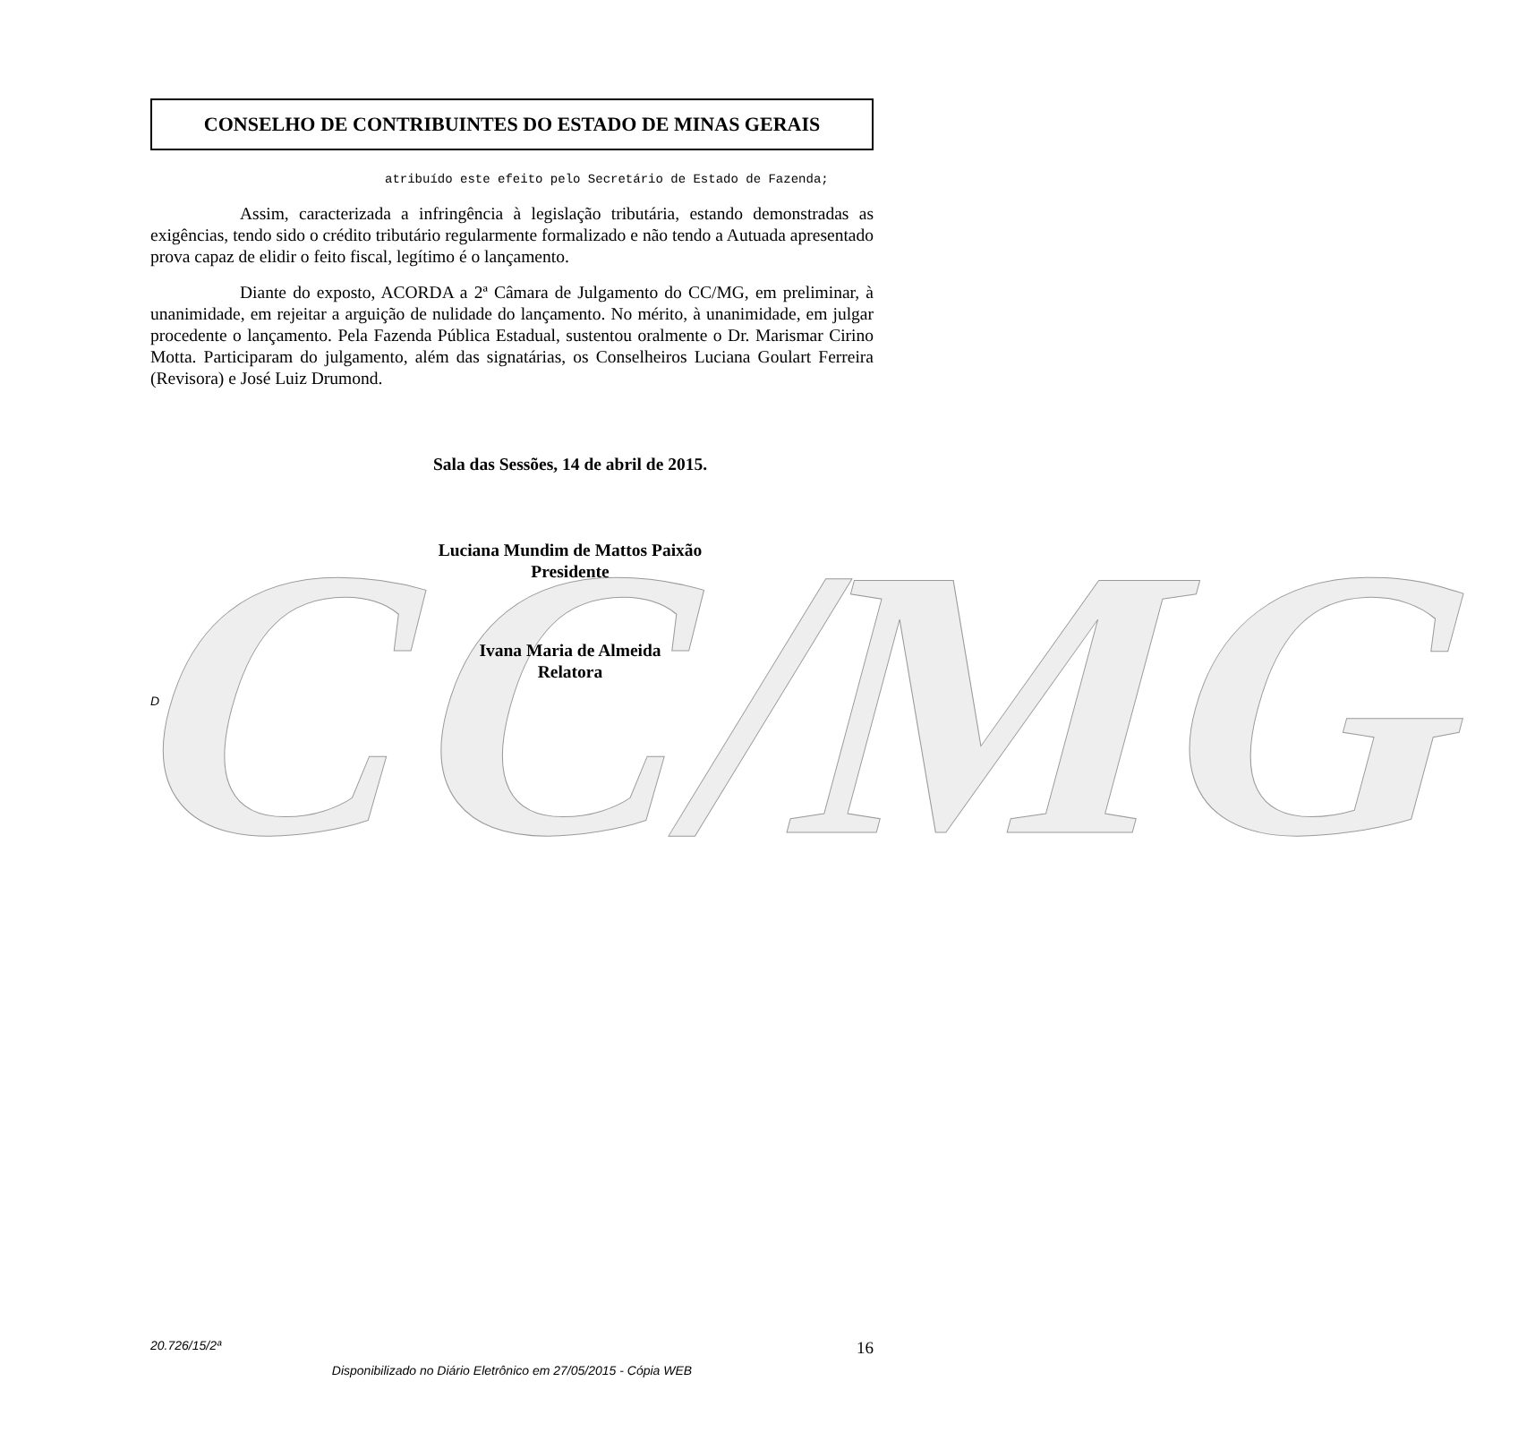CC/MG
CONSELHO DE CONTRIBUINTES DO ESTADO DE MINAS GERAIS
atribuído este efeito pelo Secretário de Estado de Fazenda;
Assim, caracterizada a infringência à legislação tributária, estando demonstradas as exigências, tendo sido o crédito tributário regularmente formalizado e não tendo a Autuada apresentado prova capaz de elidir o feito fiscal, legítimo é o lançamento.
Diante do exposto, ACORDA a 2ª Câmara de Julgamento do CC/MG, em preliminar, à unanimidade, em rejeitar a arguição de nulidade do lançamento. No mérito, à unanimidade, em julgar procedente o lançamento. Pela Fazenda Pública Estadual, sustentou oralmente o Dr. Marismar Cirino Motta. Participaram do julgamento, além das signatárias, os Conselheiros Luciana Goulart Ferreira (Revisora) e José Luiz Drumond.
Sala das Sessões, 14 de abril de 2015.
Luciana Mundim de Mattos Paixão
Presidente
Ivana Maria de Almeida
Relatora
D
20.726/15/2ª 16
Disponibilizado no Diário Eletrônico em 27/05/2015 - Cópia WEB